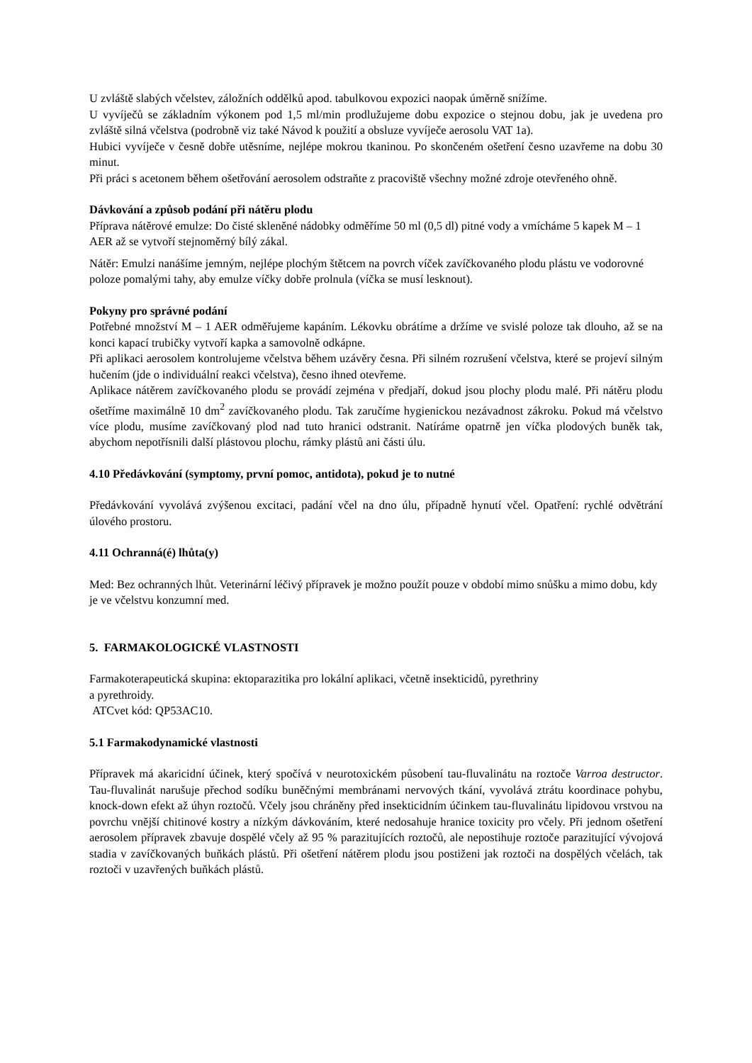U zvláště slabých včelstev, záložních oddělků apod. tabulkovou expozici naopak úměrně snížíme.
U vyvíječů se základním výkonem pod 1,5 ml/min prodlužujeme dobu expozice o stejnou dobu, jak je uvedena pro zvláště silná včelstva (podrobně viz také Návod k použití a obsluze vyvíječe aerosolu VAT 1a).
Hubici vyvíječe v česně dobře utěsníme, nejlépe mokrou tkaninou. Po skončeném ošetření česno uzavřeme na dobu 30 minut.
Při práci s acetonem během ošetřování aerosolem odstraňte z pracoviště všechny možné zdroje otevřeného ohně.
Dávkování a způsob podání při nátěru plodu
Příprava nátěrové emulze: Do čisté skleněné nádobky odměříme 50 ml (0,5 dl) pitné vody a vmícháme 5 kapek M – 1 AER až se vytvoří stejnoměrný bílý zákal.
Nátěr: Emulzi nanášíme jemným, nejlépe plochým štětcem na povrch víček zavíčkovaného plodu plástu ve vodorovné poloze pomalými tahy, aby emulze víčky dobře prolnula (víčka se musí lesknout).
Pokyny pro správné podání
Potřebné množství M – 1 AER odměřujeme kapáním. Lékovku obrátíme a držíme ve svislé poloze tak dlouho, až se na konci kapací trubičky vytvoří kapka a samovolně odkápne.
Při aplikaci aerosolem kontrolujeme včelstva během uzávěry česna. Při silném rozrušení včelstva, které se projeví silným hučením (jde o individuální reakci včelstva), česno ihned otevřeme.
Aplikace nátěrem zavíčkovaného plodu se provádí zejména v předjaří, dokud jsou plochy plodu malé. Při nátěru plodu ošetříme maximálně 10 dm<sup>2</sup> zavíčkovaného plodu. Tak zaručíme hygienickou nezávadnost zákroku. Pokud má včelstvo více plodu, musíme zavíčkovaný plod nad tuto hranici odstranit. Natíráme opatrně jen víčka plodových buněk tak, abychom nepotřísnili další plástovou plochu, rámky plástů ani části úlu.
4.10 Předávkování (symptomy, první pomoc, antidota), pokud je to nutné
Předávkování vyvolává zvýšenou excitaci, padání včel na dno úlu, případně hynutí včel. Opatření: rychlé odvětrání úlového prostoru.
4.11 Ochranná(é) lhůta(y)
Med: Bez ochranných lhůt. Veterinární léčivý přípravek je možno použít pouze v období mimo snůšku a mimo dobu, kdy je ve včelstvu konzumní med.
5. FARMAKOLOGICKÉ VLASTNOSTI
Farmakoterapeutická skupina: ektoparazitika pro lokální aplikaci, včetně insekticidů, pyrethriny
a pyrethroidy.
ATCvet kód: QP53AC10.
5.1 Farmakodynamické vlastnosti
Přípravek má akaricidní účinek, který spočívá v neurotoxickém působení tau-fluvalinátu na roztoče Varroa destructor. Tau-fluvalinát narušuje přechod sodíku buněčnými membránami nervových tkání, vyvolává ztrátu koordinace pohybu, knock-down efekt až úhyn roztočů. Včely jsou chráněny před insekticidním účinkem tau-fluvalinátu lipidovou vrstvou na povrchu vnější chitinové kostry a nízkým dávkováním, které nedosahuje hranice toxicity pro včely. Při jednom ošetření aerosolem přípravek zbavuje dospělé včely až 95 % parazitujících roztočů, ale nepostihuje roztoče parazitující vývojová stadia v zavíčkovaných buňkách plástů. Při ošetření nátěrem plodu jsou postiženi jak roztoči na dospělých včelách, tak roztoči v uzavřených buňkách plástů.